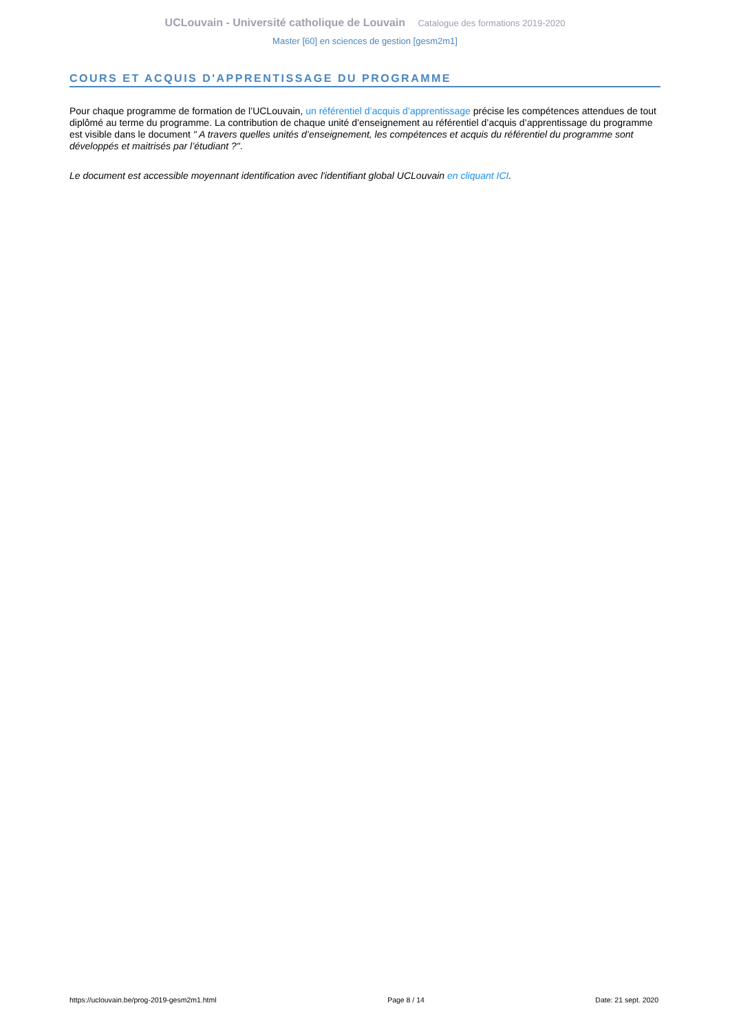UCLouvain - Université catholique de Louvain Catalogue des formations 2019-2020
Master [60] en sciences de gestion [gesm2m1]
COURS ET ACQUIS D'APPRENTISSAGE DU PROGRAMME
Pour chaque programme de formation de l’UCLouvain, un référentiel d’acquis d’apprentissage précise les compétences attendues de tout diplômé au terme du programme. La contribution de chaque unité d’enseignement au référentiel d’acquis d’apprentissage du programme est visible dans le document " A travers quelles unités d’enseignement, les compétences et acquis du référentiel du programme sont développés et maitrisés par l’étudiant ?".
Le document est accessible moyennant identification avec l'identifiant global UCLouvain en cliquant ICI.
https://uclouvain.be/prog-2019-gesm2m1.html Page 8 / 14 Date: 21 sept. 2020